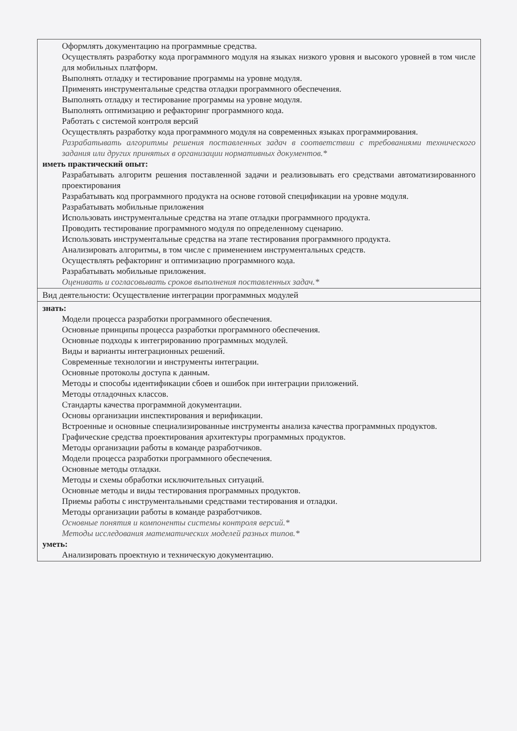| Оформлять документацию на программные средства. Осуществлять разработку кода программного модуля на языках низкого уровня и высокого уровней в том числе для мобильных платформ. Выполнять отладку и тестирование программы на уровне модуля. Применять инструментальные средства отладки программного обеспечения. Выполнять отладку и тестирование программы на уровне модуля. Выполнять оптимизацию и рефакторинг программного кода. Работать с системой контроля версий Осуществлять разработку кода программного модуля на современных языках программирования. Разрабатывать алгоритмы решения поставленных задач в соответствии с требованиями технического задания или других принятых в организации нормативных документов.* иметь практический опыт: Разрабатывать алгоритм решения поставленной задачи и реализовывать его средствами автоматизированного проектирования Разрабатывать код программного продукта на основе готовой спецификации на уровне модуля. Разрабатывать мобильные приложения Использовать инструментальные средства на этапе отладки программного продукта. Проводить тестирование программного модуля по определенному сценарию. Использовать инструментальные средства на этапе тестирования программного продукта. Анализировать алгоритмы, в том числе с применением инструментальных средств. Осуществлять рефакторинг и оптимизацию программного кода. Разрабатывать мобильные приложения. Оценивать и согласовывать сроков выполнения поставленных задач.* |
| Вид деятельности: Осуществление интеграции программных модулей |
| знать: Модели процесса разработки программного обеспечения. Основные принципы процесса разработки программного обеспечения. Основные подходы к интегрированию программных модулей. Виды и варианты интеграционных решений. Современные технологии и инструменты интеграции. Основные протоколы доступа к данным. Методы и способы идентификации сбоев и ошибок при интеграции приложений. Методы отладочных классов. Стандарты качества программной документации. Основы организации инспектирования и верификации. Встроенные и основные специализированные инструменты анализа качества программных продуктов. Графические средства проектирования архитектуры программных продуктов. Методы организации работы в команде разработчиков. Модели процесса разработки программного обеспечения. Основные методы отладки. Методы и схемы обработки исключительных ситуаций. Основные методы и виды тестирования программных продуктов. Приемы работы с инструментальными средствами тестирования и отладки. Методы организации работы в команде разработчиков. Основные понятия и компоненты системы контроля версий.* Методы исследования математических моделей разных типов.* уметь: Анализировать проектную и техническую документацию. |